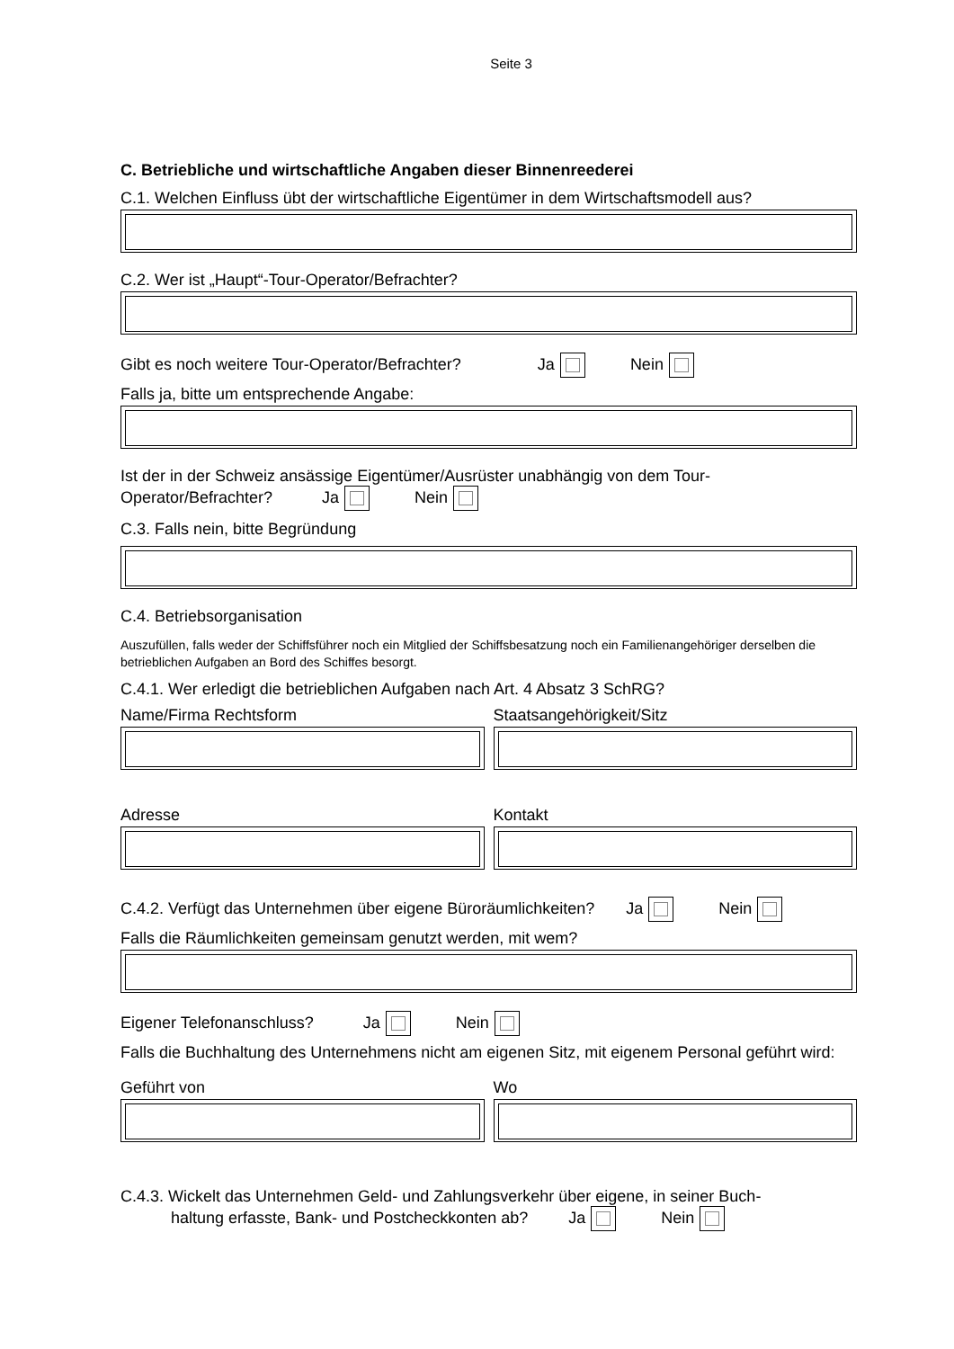Seite 3
C. Betriebliche und wirtschaftliche Angaben dieser Binnenreederei
C.1. Welchen Einfluss übt der wirtschaftliche Eigentümer in dem Wirtschaftsmodell aus?
C.2. Wer ist „Haupt“-Tour-Operator/Befrachter?
Gibt es noch weitere Tour-Operator/Befrachter? Ja Nein
Falls ja, bitte um entsprechende Angabe:
Ist der in der Schweiz ansässige Eigentümer/Ausrüster unabhängig von dem Tour-Operator/Befrachter? Ja Nein
C.3. Falls nein, bitte Begründung
C.4. Betriebsorganisation
Auszufüllen, falls weder der Schiffsführer noch ein Mitglied der Schiffsbesatzung noch ein Familienangehöriger derselben die betrieblichen Aufgaben an Bord des Schiffes besorgt.
C.4.1. Wer erledigt die betrieblichen Aufgaben nach Art. 4 Absatz 3 SchRG?
Name/Firma Rechtsform Staatsangehörigkeit/Sitz
Adresse Kontakt
C.4.2. Verfügt das Unternehmen über eigene Büroräumlichkeiten? Ja Nein
Falls die Räumlichkeiten gemeinsam genutzt werden, mit wem?
Eigener Telefonanschluss? Ja Nein
Falls die Buchhaltung des Unternehmens nicht am eigenen Sitz, mit eigenem Personal geführt wird:
Geführt von Wo
C.4.3. Wickelt das Unternehmen Geld- und Zahlungsverkehr über eigene, in seiner Buch-
haltung erfasste, Bank- und Postcheckkonten ab? Ja Nein